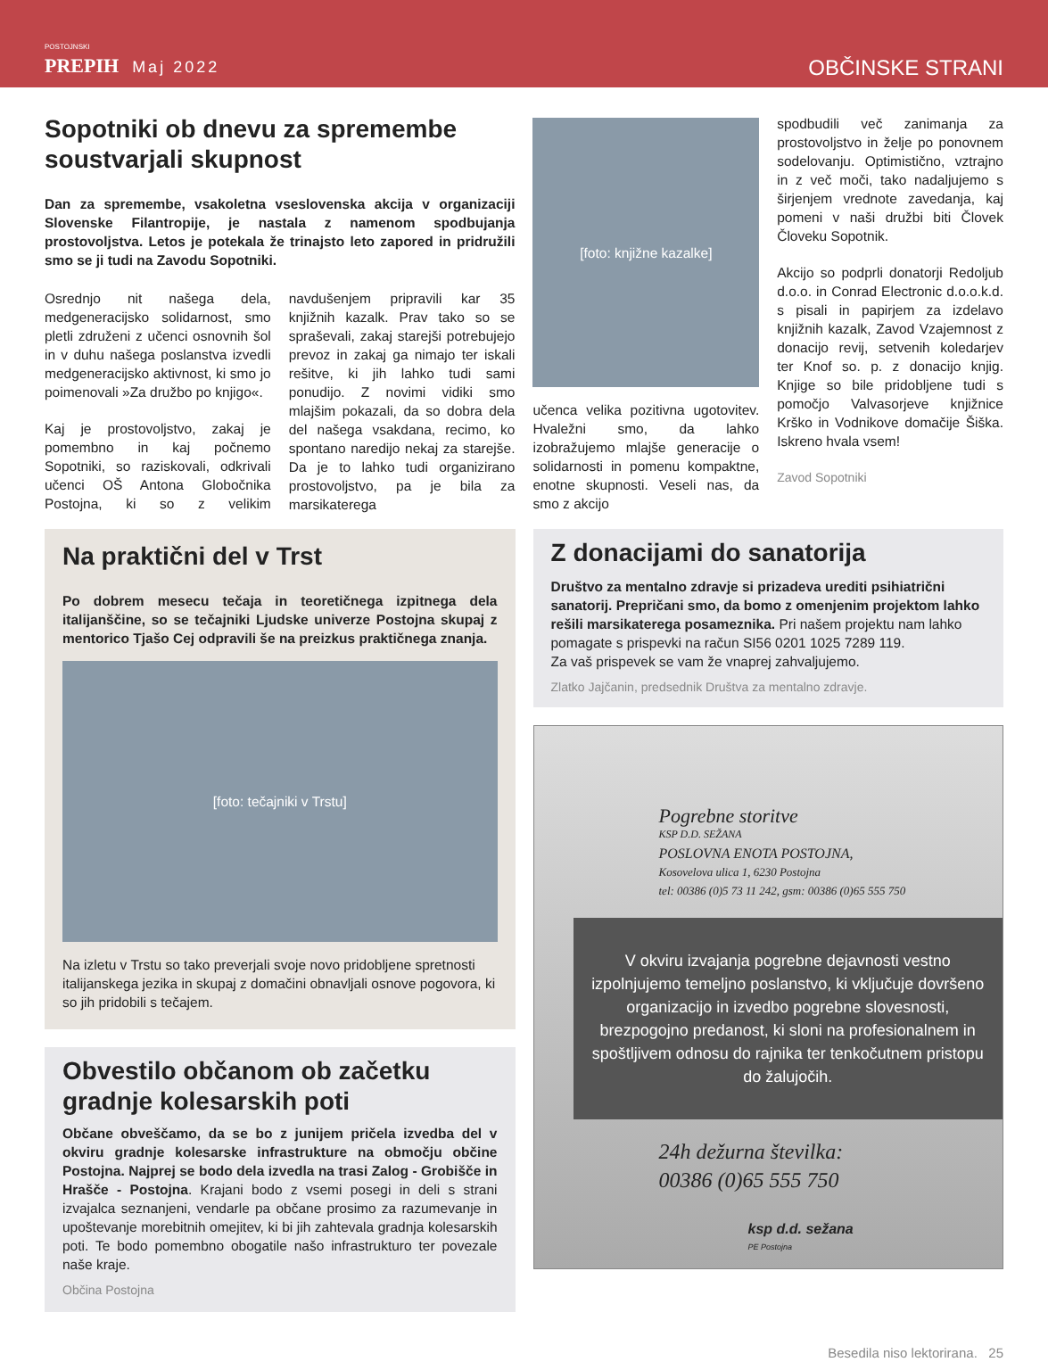POSTOJNSKI
PREPIH Maj 2022
OBČINSKE STRANI
Sopotniki ob dnevu za spremembe soustvarjali skupnost
Dan za spremembe, vsakoletna vseslovenska akcija v organizaciji Slovenske Filantropije, je nastala z namenom spodbujanja prostovoljstva. Letos je potekala že trinajsto leto zapored in pridružili smo se ji tudi na Zavodu Sopotniki.
Osrednjo nit našega dela, medgeneracijsko solidarnost, smo pletli združeni z učenci osnovnih šol in v duhu našega poslanstva izvedli medgeneracijsko aktivnost, ki smo jo poimenovali »Za družbo po knjigo«.
Kaj je prostovoljstvo, zakaj je pomembno in kaj počnemo Sopotniki, so raziskovali, odkrivali učenci OŠ Antona Globočnika Postojna, ki so z velikim navdušenjem pripravili kar 35 knjižnih kazalk. Prav tako so se spraševali, zakaj starejši potrebujejo prevoz in zakaj ga nimajo ter iskali rešitve, ki jih lahko tudi sami ponudijo. Z novimi vidiki smo mlajšim pokazali, da so dobra dela del našega vsakdana, recimo, ko spontano naredijo nekaj za starejše. Da je to lahko tudi organizirano prostovoljstvo, pa je bila za marsikaterega
[foto: knjižne kazalke]
učenca velika pozitivna ugotovitev. Hvaležni smo, da lahko izobražujemo mlajše generacije o solidarnosti in pomenu kompaktne, enotne skupnosti. Veseli nas, da smo z akcijo
spodbudili več zanimanja za prostovoljstvo in želje po ponovnem sodelovanju. Optimistično, vztrajno in z več moči, tako nadaljujemo s širjenjem vrednote zavedanja, kaj pomeni v naši družbi biti Človek Človeku Sopotnik.
Akcijo so podprli donatorji Redoljub d.o.o. in Conrad Electronic d.o.o.k.d. s pisali in papirjem za izdelavo knjižnih kazalk, Zavod Vzajemnost z donacijo revij, setvenih koledarjev ter Knof so. p. z donacijo knjig. Knjige so bile pridobljene tudi s pomočjo Valvasorjeve knjižnice Krško in Vodnikove domačije Šiška. Iskreno hvala vsem!
Zavod Sopotniki
Na praktični del v Trst
Po dobrem mesecu tečaja in teoretičnega izpitnega dela italijanščine, so se tečajniki Ljudske univerze Postojna skupaj z mentorico Tjašo Cej odpravili še na preizkus praktičnega znanja.
[foto: tečajniki v Trstu]
Na izletu v Trstu so tako preverjali svoje novo pridobljene spretnosti italijanskega jezika in skupaj z domačini obnavljali osnove pogovora, ki so jih pridobili s tečajem.
Obvestilo občanom ob začetku gradnje kolesarskih poti
Občane obveščamo, da se bo z junijem pričela izvedba del v okviru gradnje kolesarske infrastrukture na območju občine Postojna. Najprej se bodo dela izvedla na trasi Zalog - Grobišče in Hrašče - Postojna. Krajani bodo z vsemi posegi in deli s strani izvajalca seznanjeni, vendarle pa občane prosimo za razumevanje in upoštevanje morebitnih omejitev, ki bi jih zahtevala gradnja kolesarskih poti. Te bodo pomembno obogatile našo infrastrukturo ter povezale naše kraje.
Občina Postojna
Z donacijami do sanatorija
Društvo za mentalno zdravje si prizadeva urediti psihiatrični sanatorij. Prepričani smo, da bomo z omenjenim projektom lahko rešili marsikaterega posameznika. Pri našem projektu nam lahko pomagate s prispevki na račun SI56 0201 1025 7289 119.
Za vaš prispevek se vam že vnaprej zahvaljujemo.
Zlatko Jajčanin, predsednik Društva za mentalno zdravje.
Pogrebne storitve
KSP D.D. SEŽANA
POSLOVNA ENOTA POSTOJNA,
Kosovelova ulica 1, 6230 Postojna
tel: 00386 (0)5 73 11 242, gsm: 00386 (0)65 555 750
V okviru izvajanja pogrebne dejavnosti vestno izpolnjujemo temeljno poslanstvo, ki vključuje dovršeno organizacijo in izvedbo pogrebne slovesnosti, brezpogojno predanost, ki sloni na profesionalnem in spoštljivem odnosu do rajnika ter tenkočutnem pristopu do žalujočih.
24h dežurna številka:
00386 (0)65 555 750
ksp d.d. sežana
PE Postojna
Besedila niso lektorirana. 25